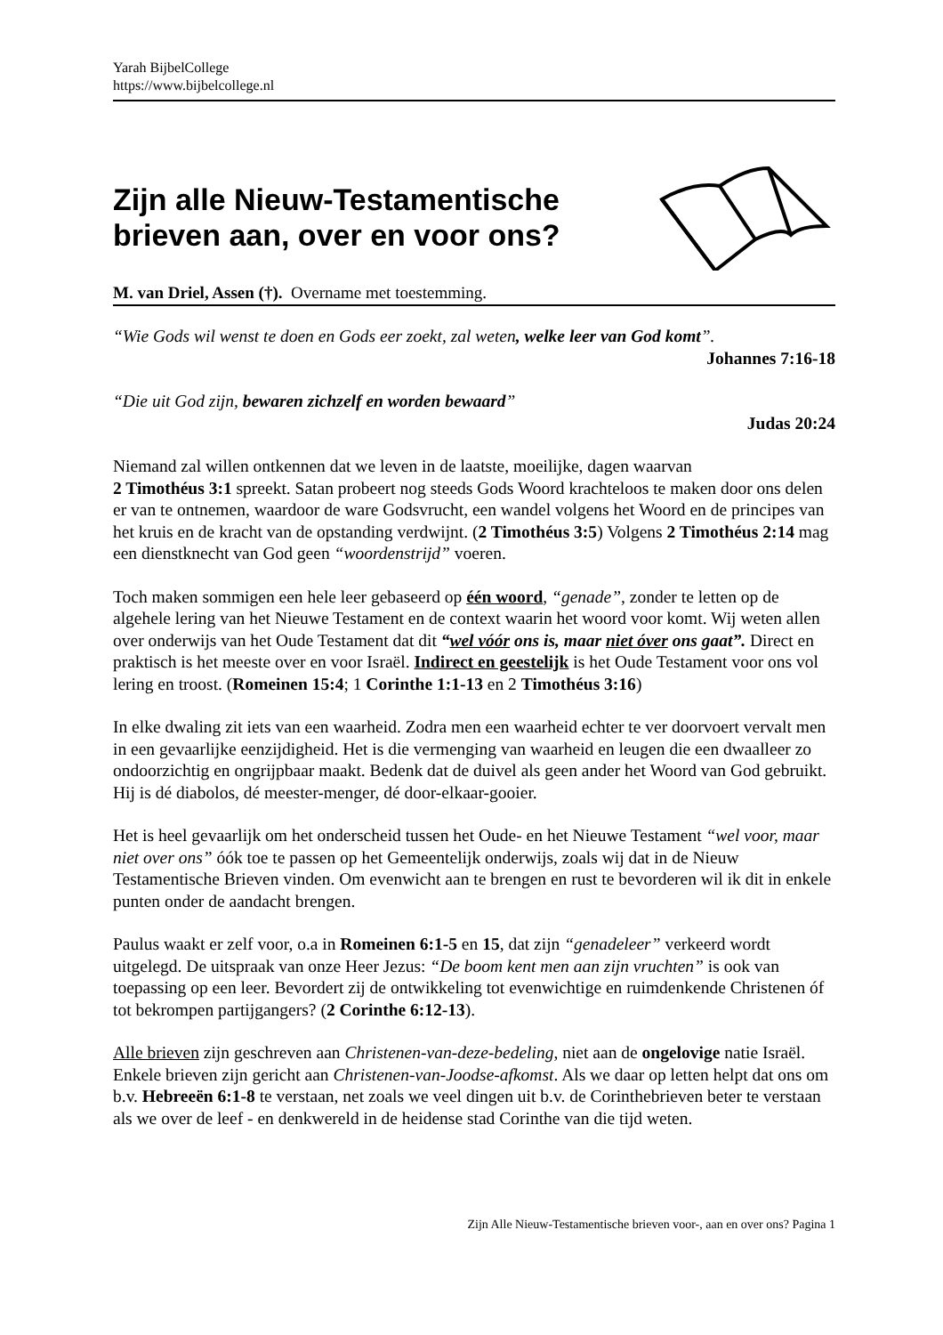Yarah BijbelCollege
https://www.bijbelcollege.nl
Zijn alle Nieuw-Testamentische
brieven aan, over en voor ons?
M. van Driel, Assen (†). Overname met toestemming.
“Wie Gods wil wenst te doen en Gods eer zoekt, zal weten, welke leer van God komt”.
Johannes 7:16-18
“Die uit God zijn, bewaren zichzelf en worden bewaard”
Judas 20:24
Niemand zal willen ontkennen dat we leven in de laatste, moeilijke, dagen waarvan
2 Timothéus 3:1 spreekt. Satan probeert nog steeds Gods Woord krachteloos te maken door ons delen er van te ontnemen, waardoor de ware Godsvrucht, een wandel volgens het Woord en de principes van het kruis en de kracht van de opstanding verdwijnt. (2 Timothéus 3:5) Volgens 2 Timothéus 2:14 mag een dienstknecht van God geen “woordenstrijd” voeren.
Toch maken sommigen een hele leer gebaseerd op één woord, “genade”, zonder te letten op de algehele lering van het Nieuwe Testament en de context waarin het woord voor komt. Wij weten allen over onderwijs van het Oude Testament dat dit “wel vóór ons is, maar niet óver ons gaat”. Direct en praktisch is het meeste over en voor Israël. Indirect en geestelijk is het Oude Testament voor ons vol lering en troost. (Romeinen 15:4; 1 Corinthe 1:1-13 en 2 Timothéus 3:16)
In elke dwaling zit iets van een waarheid. Zodra men een waarheid echter te ver doorvoert vervalt men in een gevaarlijke eenzijdigheid. Het is die vermenging van waarheid en leugen die een dwaalleer zo ondoorzichtig en ongrijpbaar maakt. Bedenk dat de duivel als geen ander het Woord van God gebruikt. Hij is dé diabolos, dé meester-menger, dé door-elkaar-gooier.
Het is heel gevaarlijk om het onderscheid tussen het Oude- en het Nieuwe Testament “wel voor, maar niet over ons” óók toe te passen op het Gemeentelijk onderwijs, zoals wij dat in de Nieuw Testamentische Brieven vinden. Om evenwicht aan te brengen en rust te bevorderen wil ik dit in enkele punten onder de aandacht brengen.
Paulus waakt er zelf voor, o.a in Romeinen 6:1-5 en 15, dat zijn “genadeleer” verkeerd wordt uitgelegd. De uitspraak van onze Heer Jezus: “De boom kent men aan zijn vruchten” is ook van toepassing op een leer. Bevordert zij de ontwikkeling tot evenwichtige en ruimdenkende Christenen óf tot bekrompen partijgangers? (2 Corinthe 6:12-13).
Alle brieven zijn geschreven aan Christenen-van-deze-bedeling, niet aan de ongelovige natie Israël. Enkele brieven zijn gericht aan Christenen-van-Joodse-afkomst. Als we daar op letten helpt dat ons om b.v. Hebreeën 6:1-8 te verstaan, net zoals we veel dingen uit b.v. de Corinthebrieven beter te verstaan als we over de leef - en denkwereld in de heidense stad Corinthe van die tijd weten.
Zijn Alle Nieuw-Testamentische brieven voor-, aan en over ons? Pagina 1